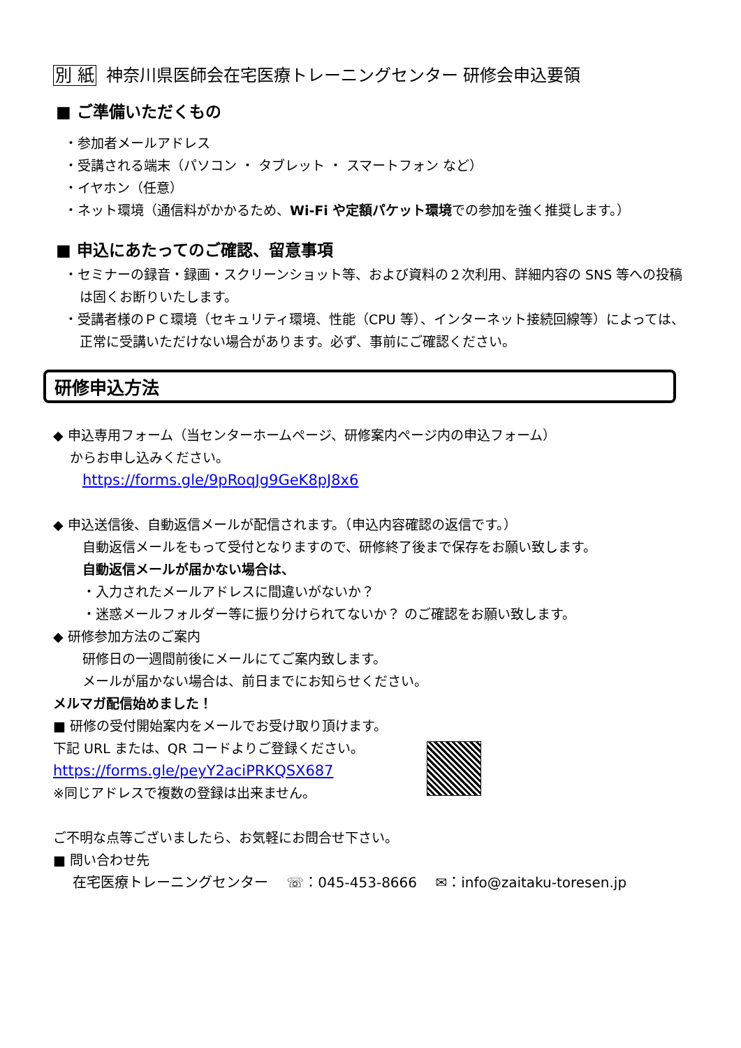別 紙 神奈川県医師会在宅医療トレーニングセンター 研修会申込要領
■ ご準備いただくもの
・参加者メールアドレス
・受講される端末（パソコン ・ タブレット ・ スマートフォン など）
・イヤホン（任意）
・ネット環境（通信料がかかるため、Wi-Fi や定額パケット環境での参加を強く推奨します。）
■ 申込にあたってのご確認、留意事項
・セミナーの録音・録画・スクリーンショット等、および資料の２次利用、詳細内容の SNS 等への投稿は固くお断りいたします。
・受講者様のＰＣ環境（セキュリティ環境、性能（CPU 等）、インターネット接続回線等）によっては、正常に受講いただけない場合があります。必ず、事前にご確認ください。
研修申込方法
◆ 申込専用フォーム（当センターホームページ、研修案内ページ内の申込フォーム）
からお申し込みください。
https://forms.gle/9pRoqJg9GeK8pJ8x6
◆ 申込送信後、自動返信メールが配信されます。（申込内容確認の返信です。）
自動返信メールをもって受付となりますので、研修終了後まで保存をお願い致します。
自動返信メールが届かない場合は、
・入力されたメールアドレスに間違いがないか？
・迷惑メールフォルダー等に振り分けられてないか？ のご確認をお願い致します。
◆ 研修参加方法のご案内
研修日の一週間前後にメールにてご案内致します。
メールが届かない場合は、前日までにお知らせください。
メルマガ配信始めました！
■ 研修の受付開始案内をメールでお受け取り頂けます。
下記 URL または、QR コードよりご登録ください。
https://forms.gle/peyY2aciPRKQSX687
※同じアドレスで複数の登録は出来ません。
ご不明な点等ございましたら、お気軽にお問合せ下さい。
■ 問い合わせ先
在宅医療トレーニングセンター　 ☏：045-453-8666　 ✉：info@zaitaku-toresen.jp